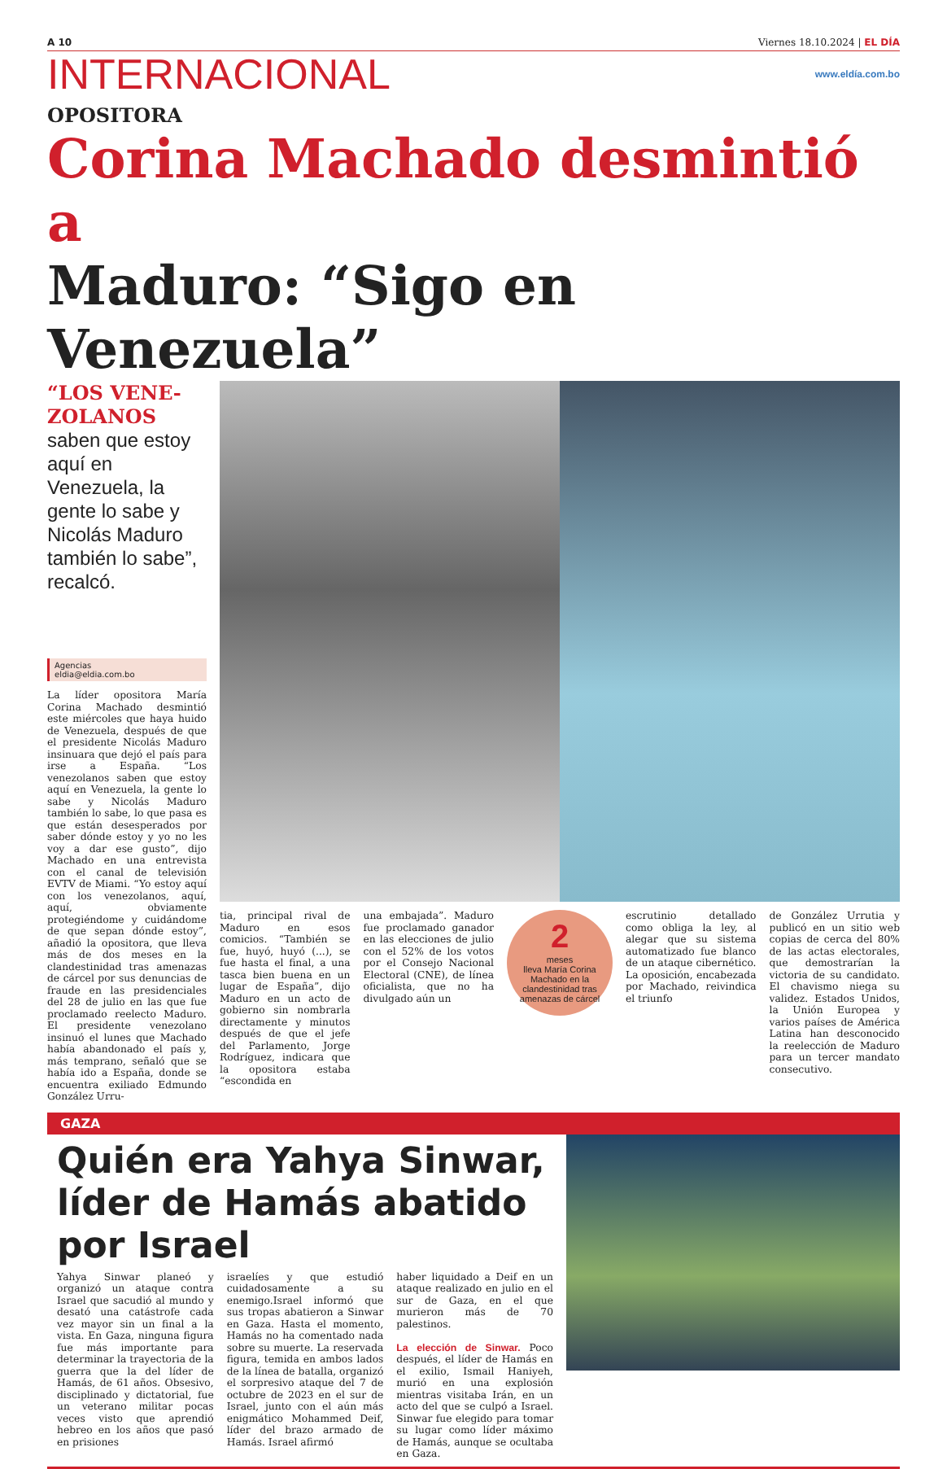A 10 Viernes 18.10.2024 | EL DÍA
INTERNACIONAL www.eldía.com.bo
OPOSITORA
Corina Machado desmintió a
Maduro: “Sigo en Venezuela”
“LOS VENE-ZOLANOS saben que estoy aquí en Venezuela, la gente lo sabe y Nicolás Maduro también lo sabe”, recalcó.
Agencias
eldia@eldia.com.bo
La líder opositora María Corina Machado desmintió este miércoles que haya huido de Venezuela, después de que el presidente Nicolás Maduro insinuara que dejó el país para irse a España. “Los venezolanos saben que estoy aquí en Venezuela, la gente lo sabe y Nicolás Maduro también lo sabe, lo que pasa es que están desesperados por saber dónde estoy y yo no les voy a dar ese gusto”, dijo Machado en una entrevista con el canal de televisión EVTV de Miami. “Yo estoy aquí con los venezolanos, aquí, aquí, obviamente protegiéndome y cuidándome de que sepan dónde estoy”, añadió la opositora, que lleva más de dos meses en la clandestinidad tras amenazas de cárcel por sus denuncias de fraude en las presidenciales del 28 de julio en las que fue proclamado reelecto Maduro. El presidente venezolano insinuó el lunes que Machado había abandonado el país y, más temprano, señaló que se había ido a España, donde se encuentra exiliado Edmundo González Urru-
tia, principal rival de Maduro en esos comicios. “También se fue, huyó, huyó (...), se fue hasta el final, a una tasca bien buena en un lugar de España”, dijo Maduro en un acto de gobierno sin nombrarla directamente y minutos después de que el jefe del Parlamento, Jorge Rodríguez, indicara que la opositora estaba “escondida en
una embajada”. Maduro fue proclamado ganador en las elecciones de julio con el 52% de los votos por el Consejo Nacional Electoral (CNE), de línea oficialista, que no ha divulgado aún un
2
meses
lleva María Corina Machado en la clandestinidad tras amenazas de cárcel
escrutinio detallado como obliga la ley, al alegar que su sistema automatizado fue blanco de un ataque cibernético. La oposición, encabezada por Machado, reivindica el triunfo
de González Urrutia y publicó en un sitio web copias de cerca del 80% de las actas electorales, que demostrarían la victoria de su candidato. El chavismo niega su validez. Estados Unidos, la Unión Europea y varios países de América Latina han desconocido la reelección de Maduro para un tercer mandato consecutivo.
GAZA
Quién era Yahya Sinwar, líder de Hamás abatido por Israel
Yahya Sinwar planeó y organizó un ataque contra Israel que sacudió al mundo y desató una catástrofe cada vez mayor sin un final a la vista. En Gaza, ninguna figura fue más importante para determinar la trayectoria de la guerra que la del líder de Hamás, de 61 años. Obsesivo, disciplinado y dictatorial, fue un veterano militar pocas veces visto que aprendió hebreo en los años que pasó en prisiones
israelíes y que estudió cuidadosamente a su enemigo.Israel informó que sus tropas abatieron a Sinwar en Gaza. Hasta el momento, Hamás no ha comentado nada sobre su muerte. La reservada figura, temida en ambos lados de la línea de batalla, organizó el sorpresivo ataque del 7 de octubre de 2023 en el sur de Israel, junto con el aún más enigmático Mohammed Deif, líder del brazo armado de Hamás. Israel afirmó
haber liquidado a Deif en un ataque realizado en julio en el sur de Gaza, en el que murieron más de 70 palestinos.
La elección de Sinwar. Poco después, el líder de Hamás en el exilio, Ismail Haniyeh, murió en una explosión mientras visitaba Irán, en un acto del que se culpó a Israel. Sinwar fue elegido para tomar su lugar como líder máximo de Hamás, aunque se ocultaba en Gaza.